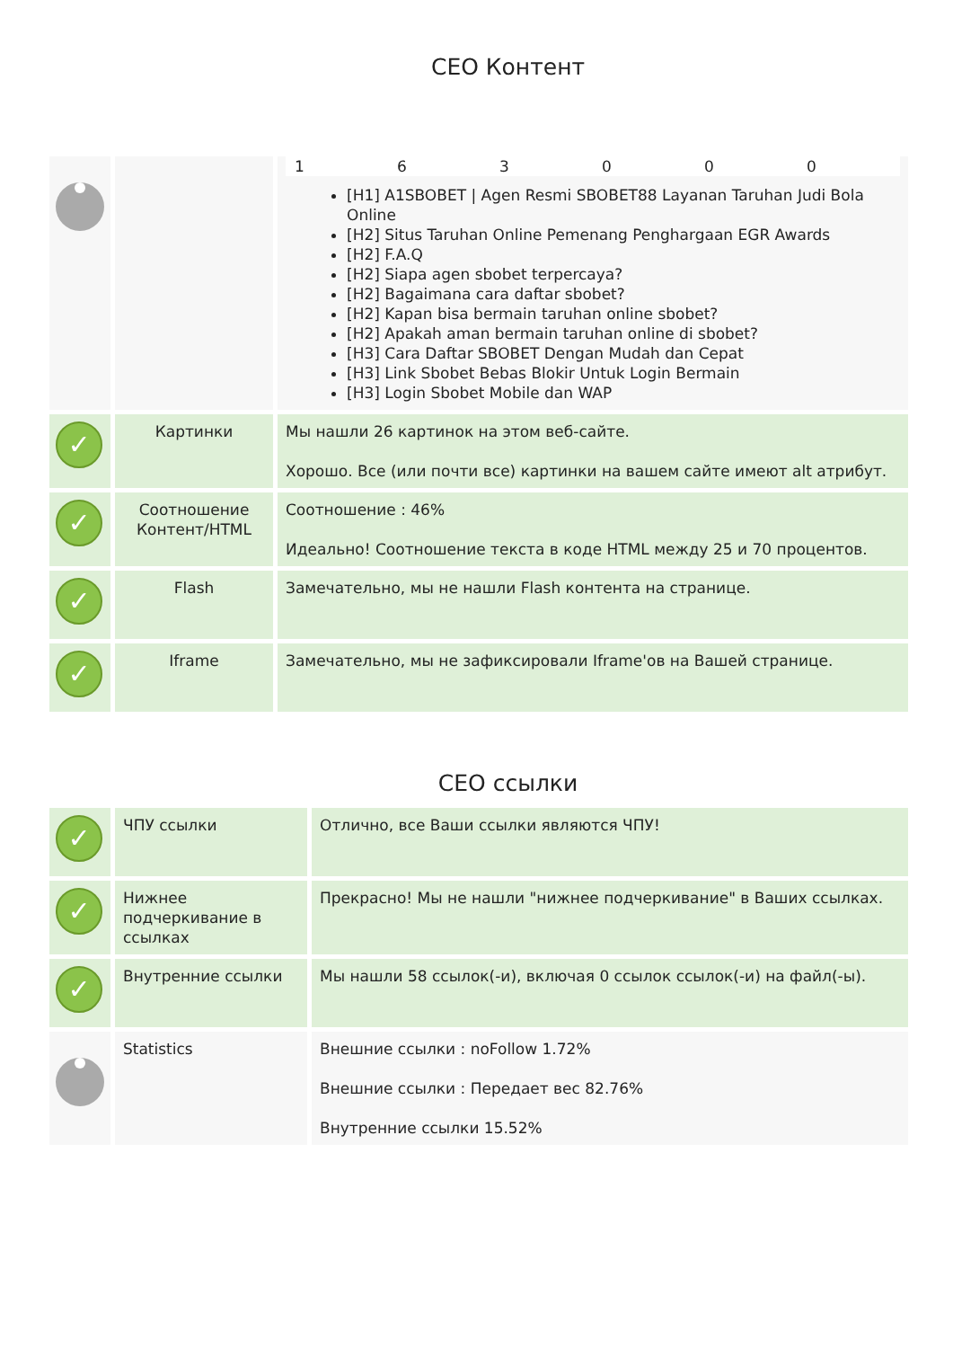CEO Контент
| | | 1 6 3 0 0 0 [H1] A1SBOBET / Agen Resmi SBOBET88 Layanan Taruhan Judi Bola Online [H2] Situs Taruhan Online Pemenang Penghargaan EGR Awards [H2] F.A.Q [H2] Siapa agen sbobet terpercaya? [H2] Bagaimana cara daftar sbobet? [H2] Kapan bisa bermain taruhan online sbobet? [H2] Apakah aman bermain taruhan online di sbobet? [H3] Cara Daftar SBOBET Dengan Mudah dan Cepat [H3] Link Sbobet Bebas Blokir Untuk Login Bermain [H3] Login Sbobet Mobile dan WAP |
| ✓ | Картинки | Мы нашли 26 картинок на этом веб-сайте. Хорошо. Все (или почти все) картинки на вашем сайте имеют alt атрибут. |
| ✓ | Соотношение Контент/HTML | Соотношение : 46% Идеально! Соотношение текста в коде HTML между 25 и 70 процентов. |
| ✓ | Flash | Замечательно, мы не нашли Flash контента на странице. |
| ✓ | Iframe | Замечательно, мы не зафиксировали Iframe'ов на Вашей странице. |
CEO ссылки
| ✓ | ЧПУ ссылки | Отлично, все Ваши ссылки являются ЧПУ! |
| ✓ | Нижнее подчеркивание в ссылках | Прекрасно! Мы не нашли "нижнее подчеркивание" в Ваших ссылках. |
| ✓ | Внутренние ссылки | Мы нашли 58 ссылок(-и), включая 0 ссылок ссылок(-и) на файл(-ы). |
| | Statistics | Внешние ссылки : noFollow 1.72% Внешние ссылки : Передает вес 82.76% Внутренние ссылки 15.52% |